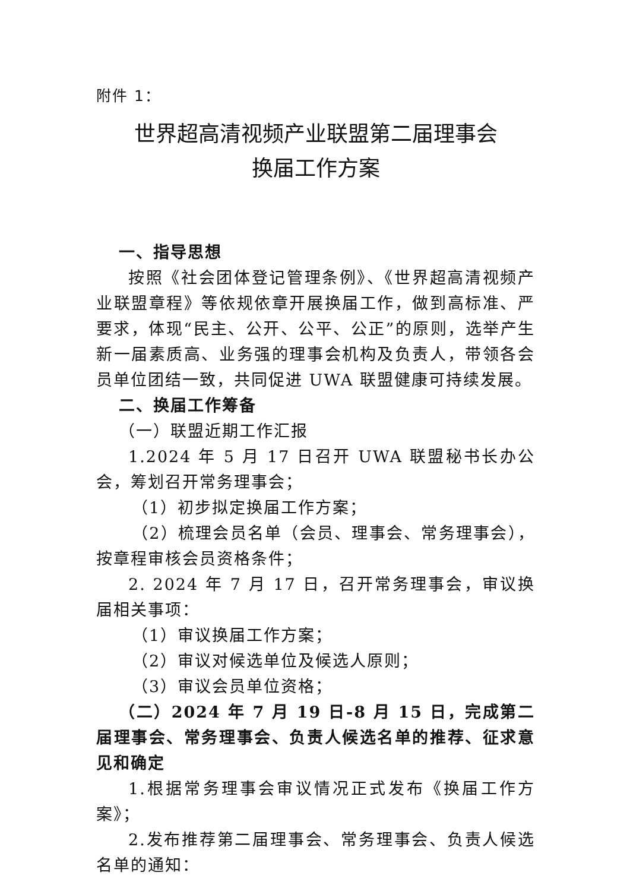附件 1：
世界超高清视频产业联盟第二届理事会
换届工作方案
一、指导思想
按照《社会团体登记管理条例》、《世界超高清视频产业联盟章程》等依规依章开展换届工作，做到高标准、严要求，体现“民主、公开、公平、公正”的原则，选举产生新一届素质高、业务强的理事会机构及负责人，带领各会员单位团结一致，共同促进 UWA 联盟健康可持续发展。
二、换届工作筹备
（一）联盟近期工作汇报
1.2024 年 5 月 17 日召开 UWA 联盟秘书长办公会，筹划召开常务理事会；
（1）初步拟定换届工作方案；
（2）梳理会员名单（会员、理事会、常务理事会），按章程审核会员资格条件；
2. 2024 年 7 月 17 日，召开常务理事会，审议换届相关事项：
（1）审议换届工作方案；
（2）审议对候选单位及候选人原则；
（3）审议会员单位资格；
（二）2024 年 7 月 19 日-8 月 15 日，完成第二届理事会、常务理事会、负责人候选名单的推荐、征求意见和确定
1.根据常务理事会审议情况正式发布《换届工作方案》；
2.发布推荐第二届理事会、常务理事会、负责人候选名单的通知：